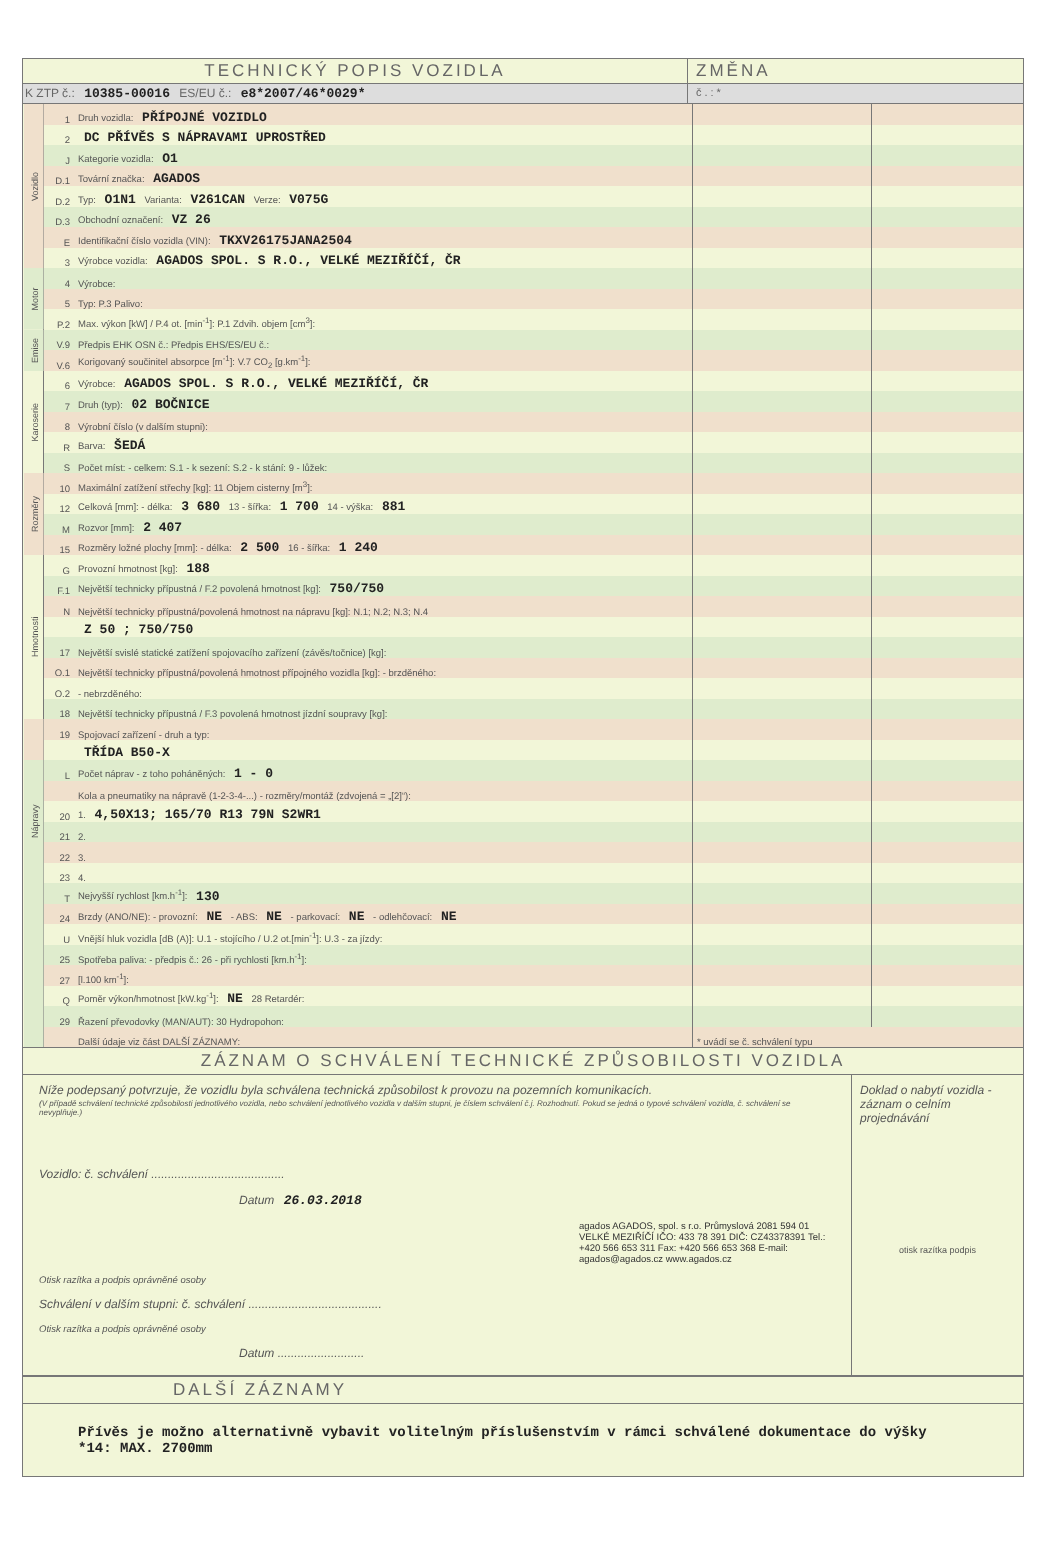TECHNICKÝ POPIS VOZIDLA ZMĚNA
K ZTP č.: 10385-00016 ES/EU č.: e8*2007/46*0029*
č.:*
| Vozidlo | 1 | Druh vozidla: PŘÍPOJNÉ VOZIDLO | | |
| | 2 | DC PŘÍVĚS S NÁPRAVAMI UPROSTŘED | | |
| | J | Kategorie vozidla: O1 | | |
| | D.1 | Tovární značka: AGADOS | | |
| | D.2 | Typ: O1N1 Varianta: V261CAN Verze: V075G | | |
| | D.3 | Obchodní označení: VZ 26 | | |
| | E | Identifikační číslo vozidla (VIN): TKXV26175JANA2504 | | |
| | 3 | Výrobce vozidla: AGADOS SPOL. S R.O., VELKÉ MEZIŘÍČÍ, ČR | | |
| Motor | 4 | Výrobce: | | |
| | 5 | Typ: P.3 Palivo: | | |
| | P.2 | Max. výkon [kW] / P.4 ot. [min<sup>-1</sup>]: P.1 Zdvih. objem [cm<sup>3</sup>]: | | |
| Emise | V.9 | Předpis EHK OSN č.: Předpis EHS/ES/EU č.: | | |
| | V.6 | Korigovaný součinitel absorpce [m<sup>-1</sup>]: V.7 CO<sub>2</sub> [g.km<sup>-1</sup>]: | | |
| Karoserie | 6 | Výrobce: AGADOS SPOL. S R.O., VELKÉ MEZIŘÍČÍ, ČR | | |
| | 7 | Druh (typ): 02 BOČNICE | | |
| | 8 | Výrobní číslo (v dalším stupni): | | |
| | R | Barva: ŠEDÁ | | |
| | S | Počet míst: - celkem: S.1 - k sezení: S.2 - k stání: 9 - lůžek: | | |
| Rozměry | 10 | Maximální zatížení střechy [kg]: 11 Objem cisterny [m<sup>3</sup>]: | | |
| | 12 | Celková [mm]: - délka: 3 680 13 - šířka: 1 700 14 - výška: 881 | | |
| | M | Rozvor [mm]: 2 407 | | |
| | 15 | Rozměry ložné plochy [mm]: - délka: 2 500 16 - šířka: 1 240 | | |
| Hmotnosti | G | Provozní hmotnost [kg]: 188 | | |
| | F.1 | Největší technicky přípustná / F.2 povolená hmotnost [kg]: 750/750 | | |
| | N | Největší technicky přípustná/povolená hmotnost na nápravu [kg]: N.1; N.2; N.3; N.4 | | |
| | | Z 50 ; 750/750 | | |
| | 17 | Největší svislé statické zatížení spojovacího zařízení (závěs/točnice) [kg]: | | |
| | O.1 | Největší technicky přípustná/povolená hmotnost přípojného vozidla [kg]: - brzděného: | | |
| | O.2 | - nebrzděného: | | |
| | 18 | Největší technicky přípustná / F.3 povolená hmotnost jízdní soupravy [kg]: | | |
| | 19 | Spojovací zařízení - druh a typ: | | |
| | | TŘÍDA B50-X | | |
| Nápravy | L | Počet náprav - z toho poháněných: 1 - 0 | | |
| | | Kola a pneumatiky na nápravě (1-2-3-4-...) - rozměry/montáž (zdvojená = „[2]“): | | |
| | 20 | 1. 4,50X13; 165/70 R13 79N S2WR1 | | |
| | 21 | 2. | | |
| | 22 | 3. | | |
| | 23 | 4. | | |
| | T | Nejvyšší rychlost [km.h<sup>-1</sup>]: 130 | | |
| | 24 | Brzdy (ANO/NE): - provozní: NE - ABS: NE - parkovací: NE - odlehčovací: NE | | |
| | U | Vnější hluk vozidla [dB (A)]: U.1 - stojícího / U.2 ot.[min<sup>-1</sup>]: U.3 - za jízdy: | | |
| | 25 | Spotřeba paliva: - předpis č.: 26 - při rychlosti [km.h<sup>-1</sup>]: | | |
| | 27 | [l.100 km<sup>-1</sup>]: | | |
| | Q | Poměr výkon/hmotnost [kW.kg<sup>-1</sup>]: NE 28 Retardér: | | |
| | 29 | Řazení převodovky (MAN/AUT): 30 Hydropohon: | | |
| | | Další údaje viz část DALŠÍ ZÁZNAMY: | * uvádí se č. schválení typu | |
ZÁZNAM O SCHVÁLENÍ TECHNICKÉ ZPŮSOBILOSTI VOZIDLA
Níže podepsaný potvrzuje, že vozidlu byla schválena technická způsobilost k provozu na pozemních komunikacích.
(V případě schválení technické způsobilosti jednotlivého vozidla, nebo schválení jednotlivého vozidla v dalším stupni, je číslem schválení č.j. Rozhodnutí. Pokud se jedná o typové schválení vozidla, č. schválení se nevyplňuje.)
Vozidlo: č. schválení ........................................
Datum 26.03.2018
agados AGADOS, spol. s r.o. Průmyslová 2081 594 01 VELKÉ MEZIŘÍČÍ IČO: 433 78 391 DIČ: CZ43378391 Tel.: +420 566 653 311 Fax: +420 566 653 368 E-mail: agados@agados.cz www.agados.cz
Otisk razítka a podpis oprávněné osoby
Schválení v dalším stupni: č. schválení ........................................
Otisk razítka a podpis oprávněné osoby
Datum ..........................
Doklad o nabytí vozidla - záznam o celním projednávání
otisk razítka podpis
DALŠÍ ZÁZNAMY
Přívěs je možno alternativně vybavit volitelným příslušenstvím v rámci schválené dokumentace do výšky *14: MAX. 2700mm